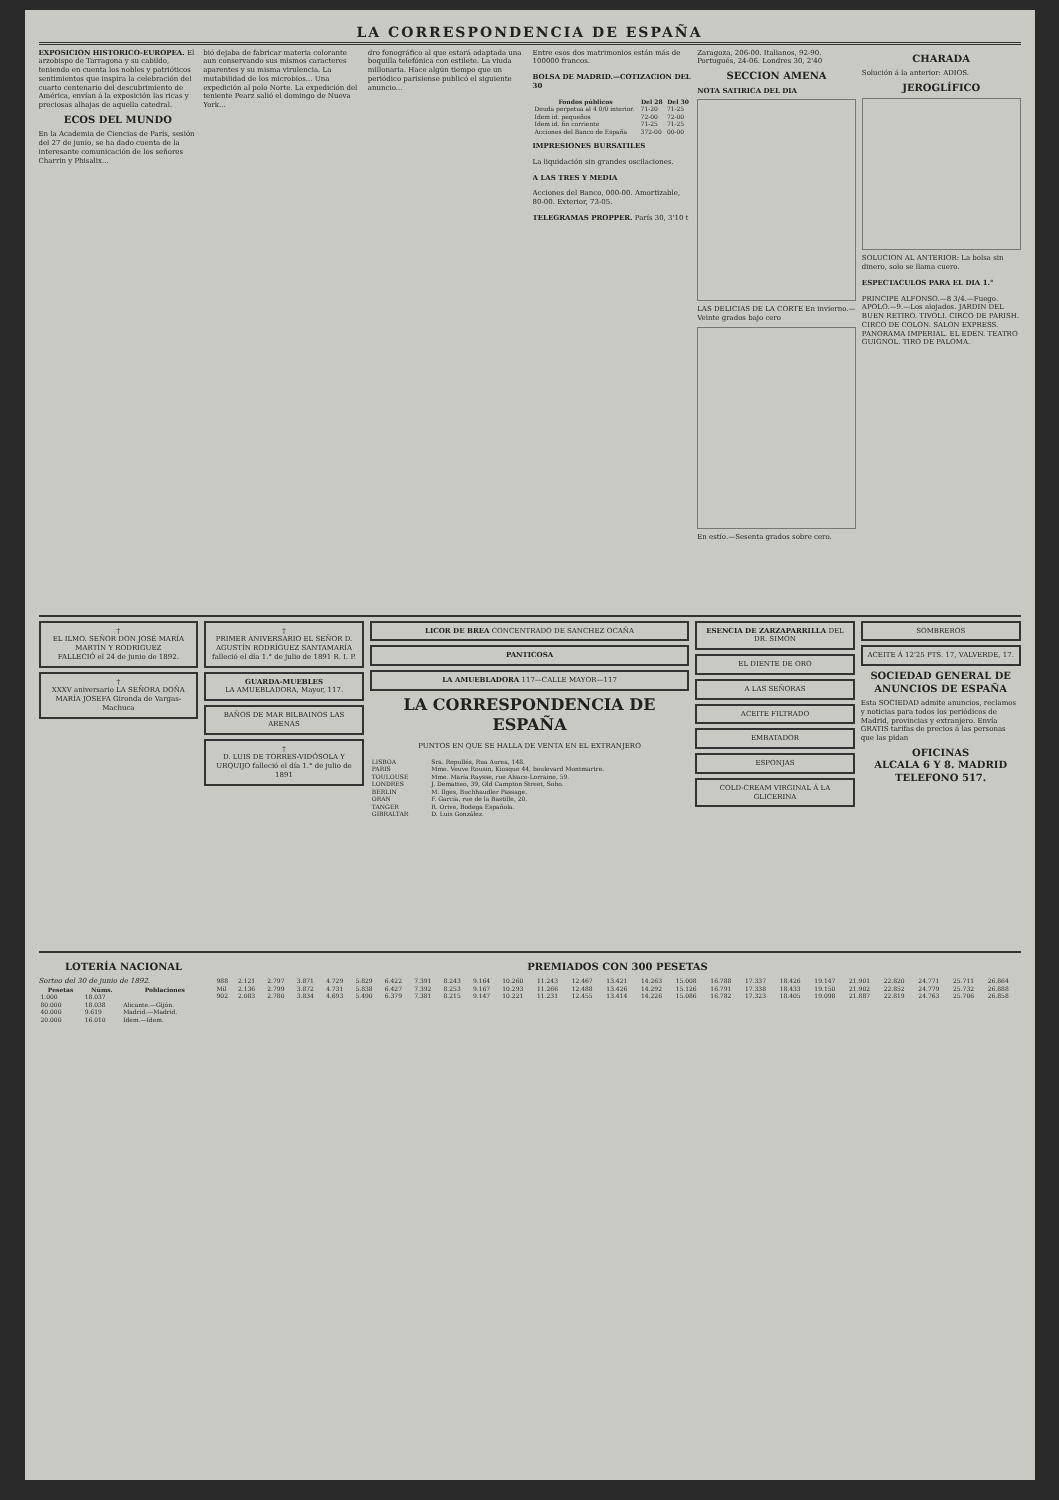LA CORRESPONDENCIA DE ESPAÑA
EXPOSICION HISTORICO-EUROPEA. El arzobispo de Tarragona y su cabildo, teniendo en cuenta los nobles y patrióticos sentimientos que inspira la celebración del cuarto centenario del descubrimiento de América, envían á la exposición las ricas y preciosas alhajas de aquella catedral.
ECOS DEL MUNDO
En la Academia de Ciencias de París, sesión del 27 de junio, se ha dado cuenta de la interesante comunicación de los señores Charrin y Phisalix...
bió dejaba de fabricar materia colorante aun conservando sus mismos caracteres aparentes y su misma virulencia. La mutabilidad de los microbios... Una expedición al polo Norte. La expedición del teniente Pearz salió el domingo de Nueva York...
dro fonográfico al que estará adaptada una boquilla telefónica con estilete. La viuda millonaria. Hace algún tiempo que un periódico parisiense publicó el siguiente anuncio...
Entre esos dos matrimonios están más de 100000 francos.
BOLSA DE MADRID.—COTIZACION DEL 30
| Fondos públicos | Del 28 | Del 30 |
| --- | --- | --- |
| Deuda perpetua al 4 0/0 interior. | 71-20 | 71-25 |
| Idem id. pequeños | 72-00 | 72-00 |
| Idem id. fin corriente | 71-25 | 71-25 |
| Acciones del Banco de España | 372-00 | 00-00 |
IMPRESIONES BURSATILES
La liquidación sin grandes oscilaciones.
A LAS TRES Y MEDIA
Acciones del Banco, 000-00. Amortizable, 80-00. Exterior, 73-05.
TELEGRAMAS PROPPER. París 30, 3'10 t
Zaragoza, 206-00. Italianos, 92-90. Portugués, 24-06. Londres 30, 2'40
SECCION AMENA
NOTA SATIRICA DEL DIA
LAS DELICIAS DE LA CORTE En invierno.—Veinte grados bajo cero
En estío.—Sesenta grados sobre cero.
CHARADA
Solución á la anterior: ADIOS.
JEROGLÍFICO
SOLUCION AL ANTERIOR: La bolsa sin dinero, solo se llama cuero.
ESPECTACULOS PARA EL DIA 1.°
PRINCIPE ALFONSO.—8 3/4.—Fuego. APOLO.—9.—Los alojados. JARDIN DEL BUEN RETIRO. TIVOLI. CIRCO DE PARISH. CIRCO DE COLON. SALON EXPRESS. PANORAMA IMPERIAL. EL EDEN. TEATRO GUIGNOL. TIRO DE PALOMA.
†
EL ILMO. SEÑOR DON JOSÉ MARÍA MARTÍN Y RODRIGUEZ
FALLECIÓ el 24 de junio de 1892.
†
XXXV aniversario LA SEÑORA DOÑA MARÍA JOSEFA Gironda de Vargas-Machuca
†
PRIMER ANIVERSARIO EL SEÑOR D. AGUSTÍN RODRÍGUEZ SANTAMARÍA falleció el día 1.° de julio de 1891 R. I. P.
GUARDA-MUEBLES
LA AMUEBLADORA, Mayor, 117.
BAÑOS DE MAR BILBAINOS LAS ARENAS
†
D. LUIS DE TORRES-VIDÓSOLA Y URQUIJO falleció el día 1.° de julio de 1891
LICOR DE BREA CONCENTRADO DE SANCHEZ OCAÑA
PANTICOSA
LA AMUEBLADORA 117—CALLE MAYOR—117
LA CORRESPONDENCIA DE ESPAÑA
PUNTOS EN QUE SE HALLA DE VENTA EN EL EXTRANJERO
| LISBOA | Sra. Repullés, Rua Aurea, 148. |
| PARIS | Mme. Veuve Rousin, Kiosque 44, boulevard Montmartre. |
| TOULOUSE | Mme. María Raysse, rue Alsace-Lorraine, 59. |
| LONDRES | J. Dematteo, 39, Old Campton Street, Soho. |
| BERLIN | M. Ilges, Buchhaudler Passage. |
| ORAN | F. García, rue de la Bastille, 20. |
| TANGER | R. Orive, Bodega Española. |
| GIBRALTAR | D. Luis González. |
ESENCIA DE ZARZAPARRILLA DEL DR. SIMON
EL DIENTE DE ORO
A LAS SEÑORAS
ACEITE FILTRADO
EMBATADOR
ESPONJAS
COLD-CREAM VIRGINAL Á LA GLICERINA
SOMBREROS
ACEITE Á 12'25 PTS. 17, VALVERDE, 17.
SOCIEDAD GENERAL DE ANUNCIOS DE ESPAÑA
Esta SOCIEDAD admite anuncios, reclamos y noticias para todos los periódicos de Madrid, provincias y extranjero. Envía GRATIS tarifas de precios á las personas que las pidan
OFICINAS
ALCALA 6 Y 8. MADRID
TELEFONO 517.
LOTERÍA NACIONAL
Sorteo del 30 de junio de 1892.
| Pesetas | Núms. | Poblaciones |
| --- | --- | --- |
| 1.000 | 18.037 | |
| 80.000 | 18.038 | Alicante.—Gijón. |
| 40.000 | 9.619 | Madrid.—Madrid. |
| 20.000 | 16.010 | Idem.—Idem. |
PREMIADOS CON 300 PESETAS
| 988 | 2.121 | 2.797 | 3.871 | 4.729 | 5.829 | 6.422 | 7.391 | 8.243 | 9.164 | 10.260 | 11.243 | 12.467 | 13.421 | 14.263 | 15.008 | 16.788 | 17.337 | 18.426 | 19.147 | 21.901 | 22.820 | 24.771 | 25.711 | 26.864 |
| Mil | 2.136 | 2.799 | 3.872 | 4.731 | 5.838 | 6.427 | 7.392 | 8.253 | 9.167 | 10.293 | 11.266 | 12.488 | 13.426 | 14.292 | 15.126 | 16.791 | 17.338 | 18.433 | 19.150 | 21.902 | 22.852 | 24.779 | 25.732 | 26.888 |
| 902 | 2.083 | 2.780 | 3.834 | 4.693 | 5.490 | 6.379 | 7.381 | 8.215 | 9.147 | 10.221 | 11.231 | 12.455 | 13.414 | 14.226 | 15.086 | 16.782 | 17.323 | 18.405 | 19.098 | 21.887 | 22.819 | 24.763 | 25.706 | 26.858 |